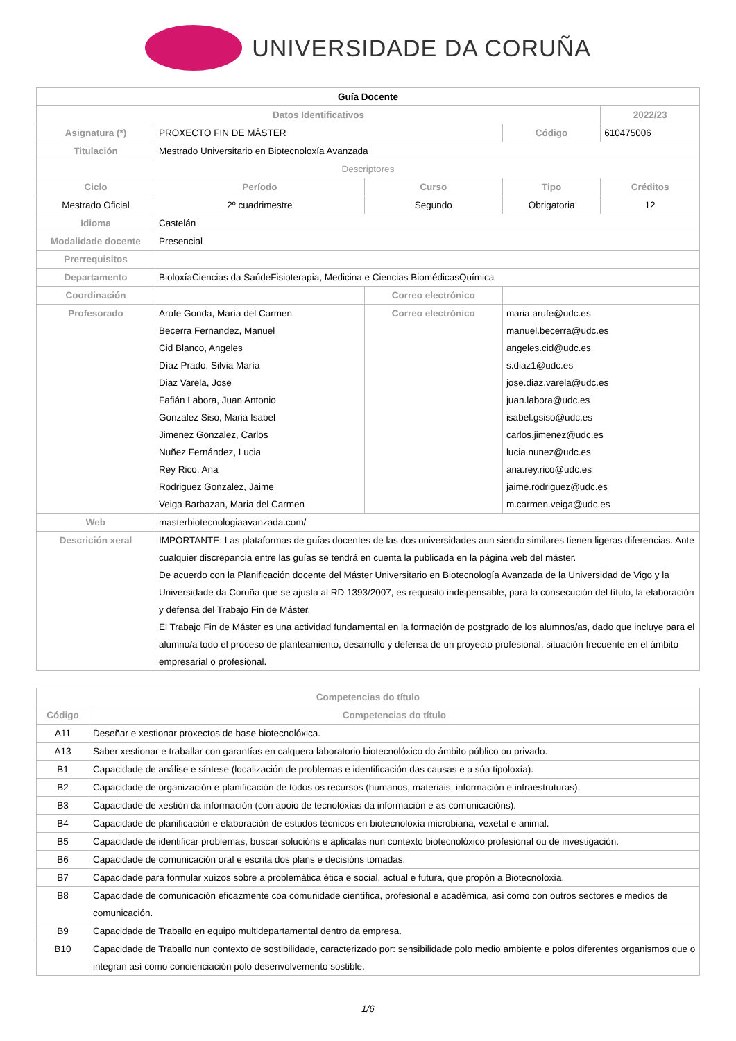UNIVERSIDADE DA CORUÑA
| Guía Docente | | | | | |
| Datos Identificativos | | | | | 2022/23 |
| Asignatura (*) | PROXECTO FIN DE MÁSTER | | | Código | 610475006 |
| Titulación | Mestrado Universitario en Biotecnoloxía Avanzada | | | | |
| Descriptores | | | | | |
| Ciclo | | Período | Curso | Tipo | Créditos |
| Mestrado Oficial | | 2º cuadrimestre | Segundo | Obrigatoria | 12 |
| Idioma | Castelán | | | | |
| Modalidade docente | Presencial | | | | |
| Prerrequisitos | | | | | |
| Departamento | BioloxíaCiencias da SaúdeFisioterapia, Medicina e Ciencias BiomédicasQuímica | | | | |
| Coordinación | | | Correo electrónico | | |
| Profesorado | Arufe Gonda, María del Carmen Becerra Fernandez, Manuel Cid Blanco, Angeles Díaz Prado, Silvia María Diaz Varela, Jose Fafián Labora, Juan Antonio Gonzalez Siso, Maria Isabel Jimenez Gonzalez, Carlos Nuñez Fernández, Lucia Rey Rico, Ana Rodriguez Gonzalez, Jaime Veiga Barbazan, Maria del Carmen | | Correo electrónico | maria.arufe@udc.es manuel.becerra@udc.es angeles.cid@udc.es s.diaz1@udc.es jose.diaz.varela@udc.es juan.labora@udc.es isabel.gsiso@udc.es carlos.jimenez@udc.es lucia.nunez@udc.es ana.rey.rico@udc.es jaime.rodriguez@udc.es m.carmen.veiga@udc.es | |
| Web | masterbiotecnologiaavanzada.com/ | | | | |
| Descrición xeral | IMPORTANTE: Las plataformas de guías docentes de las dos universidades aun siendo similares tienen ligeras diferencias. Ante cualquier discrepancia entre las guías se tendrá en cuenta la publicada en la página web del máster. De acuerdo con la Planificación docente del Máster Universitario en Biotecnología Avanzada de la Universidad de Vigo y la Universidade da Coruña que se ajusta al RD 1393/2007, es requisito indispensable, para la consecución del título, la elaboración y defensa del Trabajo Fin de Máster. El Trabajo Fin de Máster es una actividad fundamental en la formación de postgrado de los alumnos/as, dado que incluye para el alumno/a todo el proceso de planteamiento, desarrollo y defensa de un proyecto profesional, situación frecuente en el ámbito empresarial o profesional. | | | | |
| Competencias do título | |
| --- | --- |
| Código | Competencias do título |
| A11 | Deseñar e xestionar proxectos de base biotecnolóxica. |
| A13 | Saber xestionar e traballar con garantías en calquera laboratorio biotecnolóxico do ámbito público ou privado. |
| B1 | Capacidade de análise e síntese (localización de problemas e identificación das causas e a súa tipoloxía). |
| B2 | Capacidade de organización e planificación de todos os recursos (humanos, materiais, información e infraestruturas). |
| B3 | Capacidade de xestión da información (con apoio de tecnoloxías da información e as comunicacións). |
| B4 | Capacidade de planificación e elaboración de estudos técnicos en biotecnoloxía microbiana, vexetal e animal. |
| B5 | Capacidade de identificar problemas, buscar solucións e aplicalas nun contexto biotecnolóxico profesional ou de investigación. |
| B6 | Capacidade de comunicación oral e escrita dos plans e decisións tomadas. |
| B7 | Capacidade para formular xuízos sobre a problemática ética e social, actual e futura, que propón a Biotecnoloxía. |
| B8 | Capacidade de comunicación eficazmente coa comunidade científica, profesional e académica, así como con outros sectores e medios de comunicación. |
| B9 | Capacidade de Traballo en equipo multidepartamental dentro da empresa. |
| B10 | Capacidade de Traballo nun contexto de sostibilidade, caracterizado por: sensibilidade polo medio ambiente e polos diferentes organismos que o integran así como concienciación polo desenvolvemento sostible. |
1/6